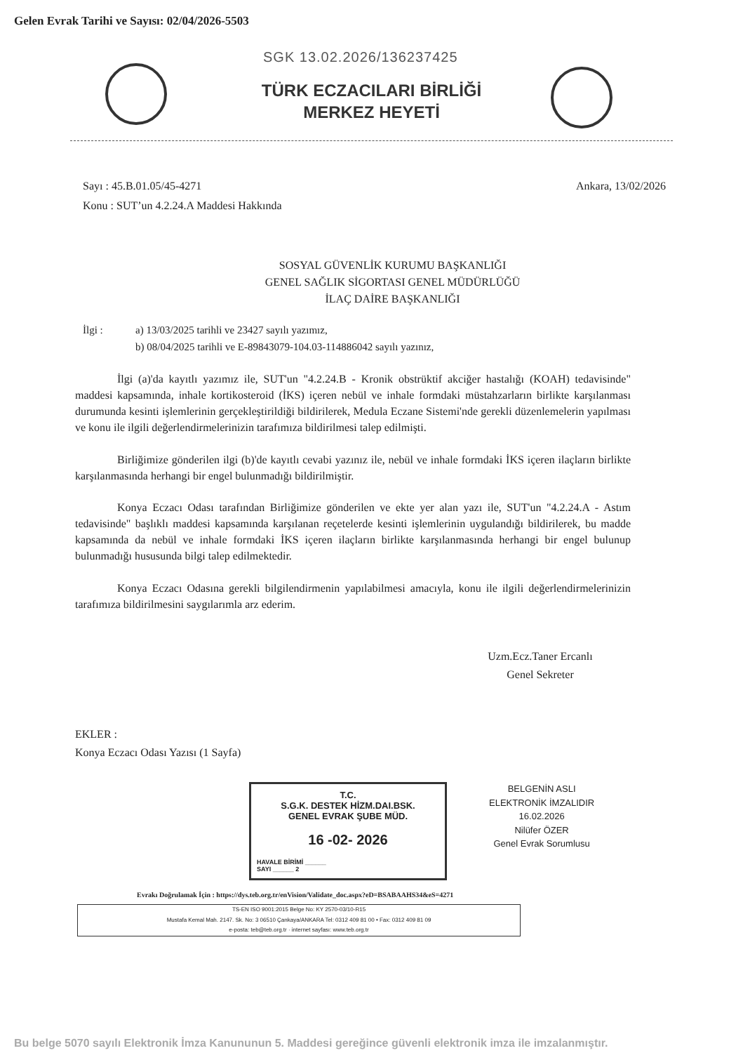Gelen Evrak Tarihi ve Sayısı: 02/04/2026-5503
SGK 13.02.2026/136237425
TÜRK ECZACILARI BİRLİĞİ
MERKEZ HEYETİ
Sayı : 45.B.01.05/45-4271
Konu : SUT’un 4.2.24.A Maddesi Hakkında
Ankara, 13/02/2026
SOSYAL GÜVENLİK KURUMU BAŞKANLIĞI
GENEL SAĞLIK SİGORTASI GENEL MÜDÜRLÜĞÜ
İLAÇ DAİRE BAŞKANLIĞI
İlgi : a) 13/03/2025 tarihli ve 23427 sayılı yazımız,
b) 08/04/2025 tarihli ve E-89843079-104.03-114886042 sayılı yazınız,
İlgi (a)'da kayıtlı yazımız ile, SUT'un "4.2.24.B - Kronik obstrüktif akciğer hastalığı (KOAH) tedavisinde" maddesi kapsamında, inhale kortikosteroid (İKS) içeren nebül ve inhale formdaki müstahzarların birlikte karşılanması durumunda kesinti işlemlerinin gerçekleştirildiği bildirilerek, Medula Eczane Sistemi'nde gerekli düzenlemelerin yapılması ve konu ile ilgili değerlendirmelerinizin tarafımıza bildirilmesi talep edilmişti.
Birliğimize gönderilen ilgi (b)'de kayıtlı cevabi yazınız ile, nebül ve inhale formdaki İKS içeren ilaçların birlikte karşılanmasında herhangi bir engel bulunmadığı bildirilmiştir.
Konya Eczacı Odası tarafından Birliğimize gönderilen ve ekte yer alan yazı ile, SUT'un "4.2.24.A - Astım tedavisinde" başlıklı maddesi kapsamında karşılanan reçetelerde kesinti işlemlerinin uygulandığı bildirilerek, bu madde kapsamında da nebül ve inhale formdaki İKS içeren ilaçların birlikte karşılanmasında herhangi bir engel bulunup bulunmadığı hususunda bilgi talep edilmektedir.
Konya Eczacı Odasına gerekli bilgilendirmenin yapılabilmesi amacıyla, konu ile ilgili değerlendirmelerinizin tarafımıza bildirilmesini saygılarımla arz ederim.
Uzm.Ecz.Taner Ercanlı
Genel Sekreter
EKLER :
Konya Eczacı Odası Yazısı (1 Sayfa)
T.C.
S.G.K. DESTEK HİZM.DAI.BSK.
GENEL EVRAK ŞUBE MÜD.
16 -02- 2026
HAVALE BİRİMİ ______
SAYI ______ 2
BELGENİN ASLI
ELEKTRONİK İMZALIDIR
16.02.2026
Nilüfer ÖZER
Genel Evrak Sorumlusu
Evrakı Doğrulamak İçin : https://dys.teb.org.tr/enVision/Validate_doc.aspx?eD=BSABAAHS34&eS=4271
TS-EN ISO 9001:2015 Belge No: KY 2570-03/10-R15
Mustafa Kemal Mah. 2147. Sk. No: 3 06510 Çankaya/ANKARA Tel: 0312 409 81 00 • Fax: 0312 409 81 09
e-posta: teb@teb.org.tr · internet sayfası: www.teb.org.tr
Bu belge 5070 sayılı Elektronik İmza Kanununun 5. Maddesi gereğince güvenli elektronik imza ile imzalanmıştır.